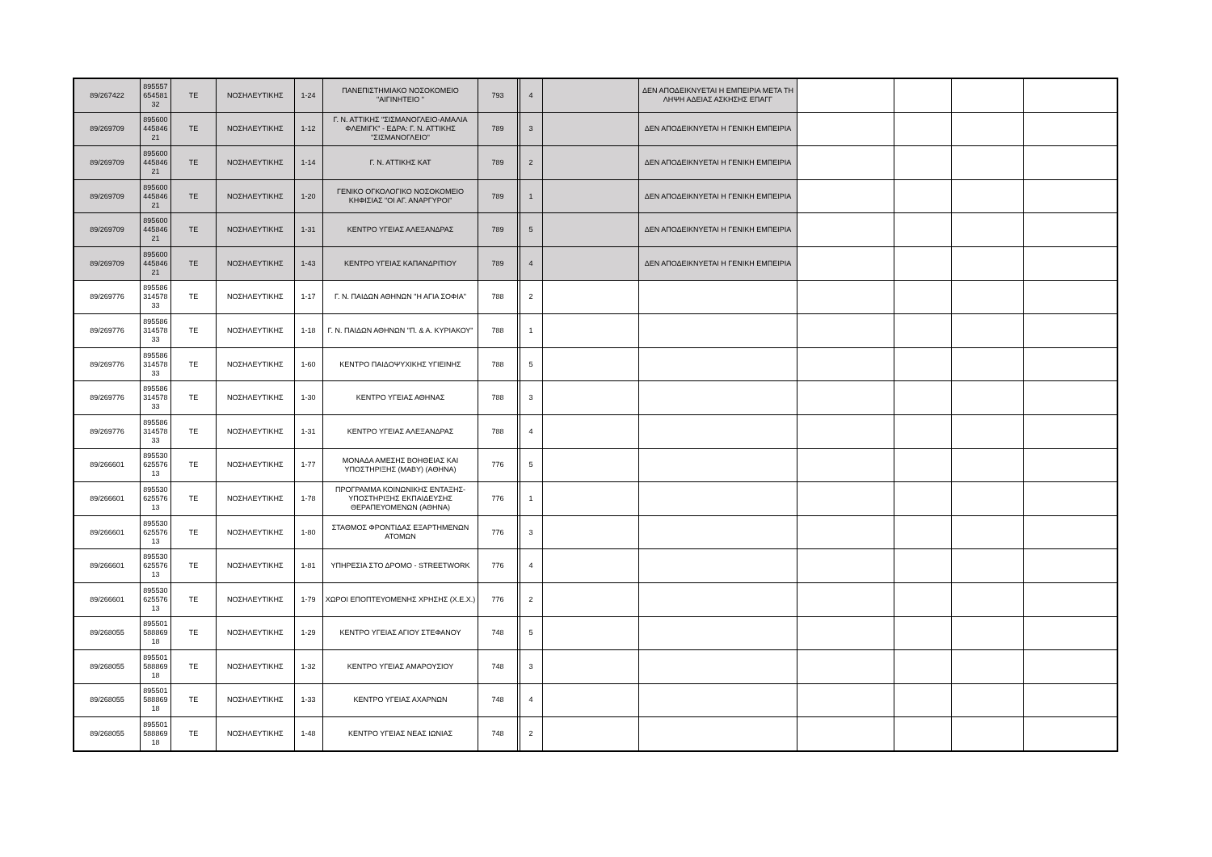| 89/267422 | 895557 654581 32 | ΤΕ | ΝΟΣΗΛΕΥΤΙΚΗΣ | 1-24 | ΠΑΝΕΠΙΣΤΗΜΙΑΚΟ ΝΟΣΟΚΟΜΕΙΟ "ΑΙΓΙΝΗΤΕΙΟ " | 793 | | 4 | | ΔΕΝ ΑΠΟΔΕΙΚΝΥΕΤΑΙ Η ΕΜΠΕΙΡΙΑ ΜΕΤΑ ΤΗ ΛΗΨΗ ΑΔΕΙΑΣ ΑΣΚΗΣΗΣ ΕΠΑΓΓ | | | | |
| 89/269709 | 895600 445846 21 | ΤΕ | ΝΟΣΗΛΕΥΤΙΚΗΣ | 1-12 | Γ. Ν. ΑΤΤΙΚΗΣ "ΣΙΣΜΑΝΟΓΛΕΙΟ-ΑΜΑΛΙΑ ΦΛΕΜΙΓΚ" - ΕΔΡΑ: Γ. Ν. ΑΤΤΙΚΗΣ ''ΣΙΣΜΑΝΟΓΛΕΙΟ'' | 789 | | 3 | | ΔΕΝ ΑΠΟΔΕΙΚΝΥΕΤΑΙ Η ΓΕΝΙΚΗ ΕΜΠΕΙΡΙΑ | | | | |
| 89/269709 | 895600 445846 21 | ΤΕ | ΝΟΣΗΛΕΥΤΙΚΗΣ | 1-14 | Γ. Ν. ΑΤΤΙΚΗΣ ΚΑΤ | 789 | | 2 | | ΔΕΝ ΑΠΟΔΕΙΚΝΥΕΤΑΙ Η ΓΕΝΙΚΗ ΕΜΠΕΙΡΙΑ | | | | |
| 89/269709 | 895600 445846 21 | ΤΕ | ΝΟΣΗΛΕΥΤΙΚΗΣ | 1-20 | ΓΕΝΙΚΟ ΟΓΚΟΛΟΓΙΚΟ ΝΟΣΟΚΟΜΕΙΟ ΚΗΦΙΣΙΑΣ "ΟΙ ΑΓ. ΑΝΑΡΓΥΡΟΙ" | 789 | | 1 | | ΔΕΝ ΑΠΟΔΕΙΚΝΥΕΤΑΙ Η ΓΕΝΙΚΗ ΕΜΠΕΙΡΙΑ | | | | |
| 89/269709 | 895600 445846 21 | ΤΕ | ΝΟΣΗΛΕΥΤΙΚΗΣ | 1-31 | ΚΕΝΤΡΟ ΥΓΕΙΑΣ ΑΛΕΞΑΝΔΡΑΣ | 789 | | 5 | | ΔΕΝ ΑΠΟΔΕΙΚΝΥΕΤΑΙ Η ΓΕΝΙΚΗ ΕΜΠΕΙΡΙΑ | | | | |
| 89/269709 | 895600 445846 21 | ΤΕ | ΝΟΣΗΛΕΥΤΙΚΗΣ | 1-43 | ΚΕΝΤΡΟ ΥΓΕΙΑΣ ΚΑΠΑΝΔΡΙΤΙΟΥ | 789 | | 4 | | ΔΕΝ ΑΠΟΔΕΙΚΝΥΕΤΑΙ Η ΓΕΝΙΚΗ ΕΜΠΕΙΡΙΑ | | | | |
| 89/269776 | 895586 314578 33 | ΤΕ | ΝΟΣΗΛΕΥΤΙΚΗΣ | 1-17 | Γ. Ν. ΠΑΙΔΩΝ ΑΘΗΝΩΝ "Η ΑΓΙΑ ΣΟΦΙΑ" | 788 | | 2 | | | | | | |
| 89/269776 | 895586 314578 33 | ΤΕ | ΝΟΣΗΛΕΥΤΙΚΗΣ | 1-18 | Γ. Ν. ΠΑΙΔΩΝ ΑΘΗΝΩΝ "Π. & Α. ΚΥΡΙΑΚΟΥ" | 788 | | 1 | | | | | | |
| 89/269776 | 895586 314578 33 | ΤΕ | ΝΟΣΗΛΕΥΤΙΚΗΣ | 1-60 | ΚΕΝΤΡΟ ΠΑΙΔΟΨΥΧΙΚΗΣ ΥΓΙΕΙΝΗΣ | 788 | | 5 | | | | | | |
| 89/269776 | 895586 314578 33 | ΤΕ | ΝΟΣΗΛΕΥΤΙΚΗΣ | 1-30 | ΚΕΝΤΡΟ ΥΓΕΙΑΣ ΑΘΗΝΑΣ | 788 | | 3 | | | | | | |
| 89/269776 | 895586 314578 33 | ΤΕ | ΝΟΣΗΛΕΥΤΙΚΗΣ | 1-31 | ΚΕΝΤΡΟ ΥΓΕΙΑΣ ΑΛΕΞΑΝΔΡΑΣ | 788 | | 4 | | | | | | |
| 89/266601 | 895530 625576 13 | ΤΕ | ΝΟΣΗΛΕΥΤΙΚΗΣ | 1-77 | ΜΟΝΑΔΑ ΑΜΕΣΗΣ ΒΟΗΘΕΙΑΣ ΚΑΙ ΥΠΟΣΤΗΡΙΞΗΣ (ΜΑΒΥ) (ΑΘΗΝΑ) | 776 | | 5 | | | | | | |
| 89/266601 | 895530 625576 13 | ΤΕ | ΝΟΣΗΛΕΥΤΙΚΗΣ | 1-78 | ΠΡΟΓΡΑΜΜΑ ΚΟΙΝΩΝΙΚΗΣ ΕΝΤΑΞΗΣ-ΥΠΟΣΤΗΡΙΞΗΣ ΕΚΠΑΙΔΕΥΣΗΣ ΘΕΡΑΠΕΥΟΜΕΝΩΝ (ΑΘΗΝΑ) | 776 | | 1 | | | | | | |
| 89/266601 | 895530 625576 13 | ΤΕ | ΝΟΣΗΛΕΥΤΙΚΗΣ | 1-80 | ΣΤΑΘΜΟΣ ΦΡΟΝΤΙΔΑΣ ΕΞΑΡΤΗΜΕΝΩΝ ΑΤΟΜΩΝ | 776 | | 3 | | | | | | |
| 89/266601 | 895530 625576 13 | ΤΕ | ΝΟΣΗΛΕΥΤΙΚΗΣ | 1-81 | ΥΠΗΡΕΣΙΑ ΣΤΟ ΔΡΟΜΟ - STREETWORK | 776 | | 4 | | | | | | |
| 89/266601 | 895530 625576 13 | ΤΕ | ΝΟΣΗΛΕΥΤΙΚΗΣ | 1-79 | ΧΩΡΟΙ ΕΠΟΠΤΕΥΟΜΕΝΗΣ ΧΡΗΣΗΣ (Χ.Ε.Χ.) | 776 | | 2 | | | | | | |
| 89/268055 | 895501 588869 18 | ΤΕ | ΝΟΣΗΛΕΥΤΙΚΗΣ | 1-29 | ΚΕΝΤΡΟ ΥΓΕΙΑΣ ΑΓΙΟΥ ΣΤΕΦΑΝΟΥ | 748 | | 5 | | | | | | |
| 89/268055 | 895501 588869 18 | ΤΕ | ΝΟΣΗΛΕΥΤΙΚΗΣ | 1-32 | ΚΕΝΤΡΟ ΥΓΕΙΑΣ ΑΜΑΡΟΥΣΙΟΥ | 748 | | 3 | | | | | | |
| 89/268055 | 895501 588869 18 | ΤΕ | ΝΟΣΗΛΕΥΤΙΚΗΣ | 1-33 | ΚΕΝΤΡΟ ΥΓΕΙΑΣ ΑΧΑΡΝΩΝ | 748 | | 4 | | | | | | |
| 89/268055 | 895501 588869 18 | ΤΕ | ΝΟΣΗΛΕΥΤΙΚΗΣ | 1-48 | ΚΕΝΤΡΟ ΥΓΕΙΑΣ ΝΕΑΣ ΙΩΝΙΑΣ | 748 | | 2 | | | | | | |